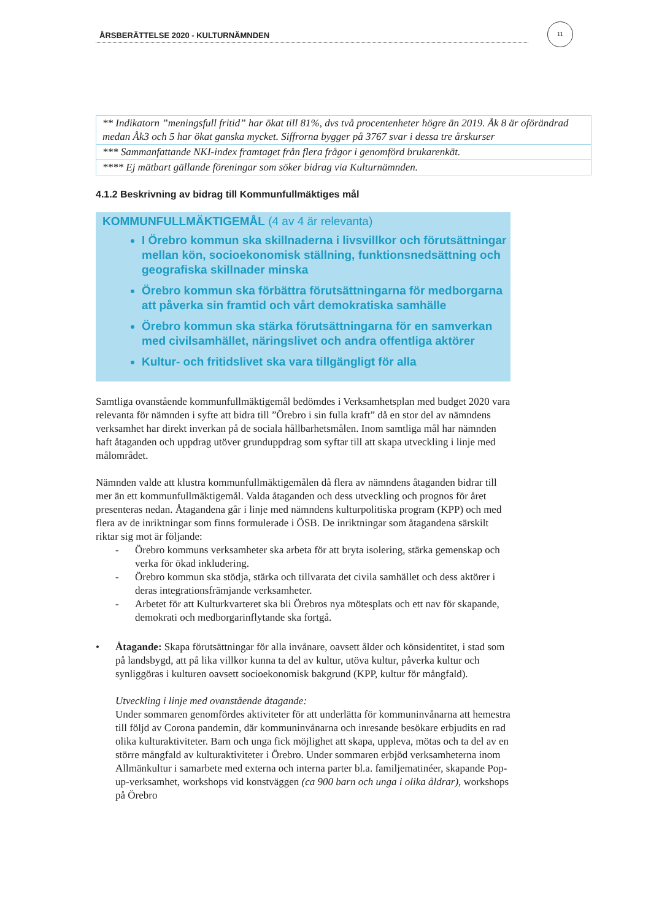ÅRSBERÄTTELSE 2020 - KULTURNÄMNDEN
11
| ** Indikatorn ”meningsfull fritid” har ökat till 81%, dvs två procentenheter högre än 2019. Åk 8 är oförändrad medan Åk3 och 5 har ökat ganska mycket. Siffrorna bygger på 3767 svar i dessa tre årskurser |
| *** Sammanfattande NKI-index framtaget från flera frågor i genomförd brukarenkät. |
| **** Ej mätbart gällande föreningar som söker bidrag via Kulturnämnden. |
4.1.2 Beskrivning av bidrag till Kommunfullmäktiges mål
KOMMUNFULLMÄKTIGEMÅL (4 av 4 är relevanta)
I Örebro kommun ska skillnaderna i livsvillkor och förutsättningar mellan kön, socioekonomisk ställning, funktionsnedsättning och geografiska skillnader minska
Örebro kommun ska förbättra förutsättningarna för medborgarna att påverka sin framtid och vårt demokratiska samhälle
Örebro kommun ska stärka förutsättningarna för en samverkan med civilsamhället, näringslivet och andra offentliga aktörer
Kultur- och fritidslivet ska vara tillgängligt för alla
Samtliga ovanstående kommunfullmäktigemål bedömdes i Verksamhetsplan med budget 2020 vara relevanta för nämnden i syfte att bidra till ”Örebro i sin fulla kraft” då en stor del av nämndens verksamhet har direkt inverkan på de sociala hållbarhetsmålen. Inom samtliga mål har nämnden haft åtaganden och uppdrag utöver grunduppdrag som syftar till att skapa utveckling i linje med målområdet.
Nämnden valde att klustra kommunfullmäktigemålen då flera av nämndens åtaganden bidrar till mer än ett kommunfullmäktigemål. Valda åtaganden och dess utveckling och prognos för året presenteras nedan. Åtagandena går i linje med nämndens kulturpolitiska program (KPP) och med flera av de inriktningar som finns formulerade i ÖSB. De inriktningar som åtagandena särskilt riktar sig mot är följande:
- Örebro kommuns verksamheter ska arbeta för att bryta isolering, stärka gemenskap och verka för ökad inkludering.
- Örebro kommun ska stödja, stärka och tillvarata det civila samhället och dess aktörer i deras integrationsfrämjande verksamheter.
- Arbetet för att Kulturkvarteret ska bli Örebros nya mötesplats och ett nav för skapande, demokrati och medborgarinflytande ska fortgå.
• Åtagande: Skapa förutsättningar för alla invånare, oavsett ålder och könsidentitet, i stad som på landsbygd, att på lika villkor kunna ta del av kultur, utöva kultur, påverka kultur och synliggöras i kulturen oavsett socioekonomisk bakgrund (KPP, kultur för mångfald).
Utveckling i linje med ovanstående åtagande:
Under sommaren genomfördes aktiviteter för att underlätta för kommuninvånarna att hemestra till följd av Corona pandemin, där kommuninvånarna och inresande besökare erbjudits en rad olika kulturaktiviteter. Barn och unga fick möjlighet att skapa, uppleva, mötas och ta del av en större mångfald av kulturaktiviteter i Örebro. Under sommaren erbjöd verksamheterna inom Allmänkultur i samarbete med externa och interna parter bl.a. familjematinéer, skapande Pop-up-verksamhet, workshops vid konstväggen (ca 900 barn och unga i olika åldrar), workshops på Örebro